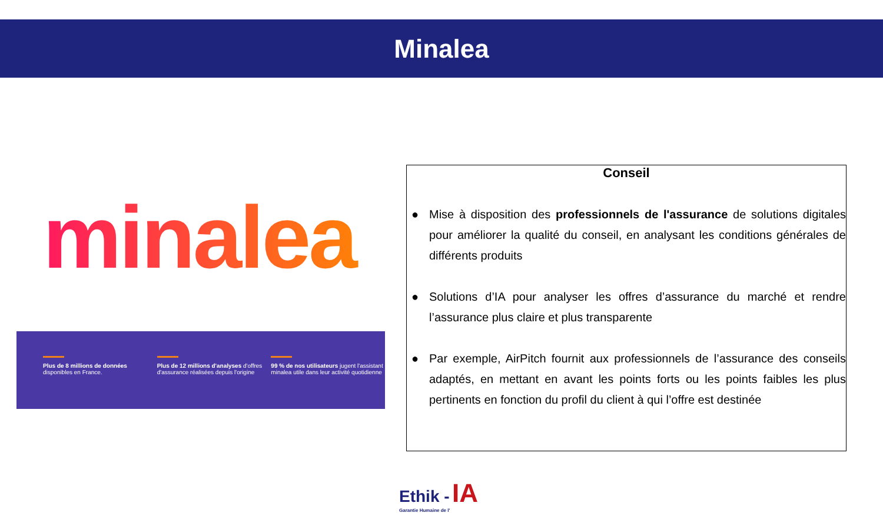Minalea
minalea
Plus de 8 millions de données
disponibles en France.
Plus de 12 millions d'analyses d'offres d'assurance réalisées depuis l'origine
99 % de nos utilisateurs jugent l'assistant minalea utile dans leur activité quotidienne
Conseil
● Mise à disposition des professionnels de l'assurance de solutions digitales pour améliorer la qualité du conseil, en analysant les conditions générales de différents produits
● Solutions d’IA pour analyser les offres d’assurance du marché et rendre l’assurance plus claire et plus transparente
● Par exemple, AirPitch fournit aux professionnels de l’assurance des conseils adaptés, en mettant en avant les points forts ou les points faibles les plus pertinents en fonction du profil du client à qui l’offre est destinée
Ethik - IA
Garantie Humaine de l'